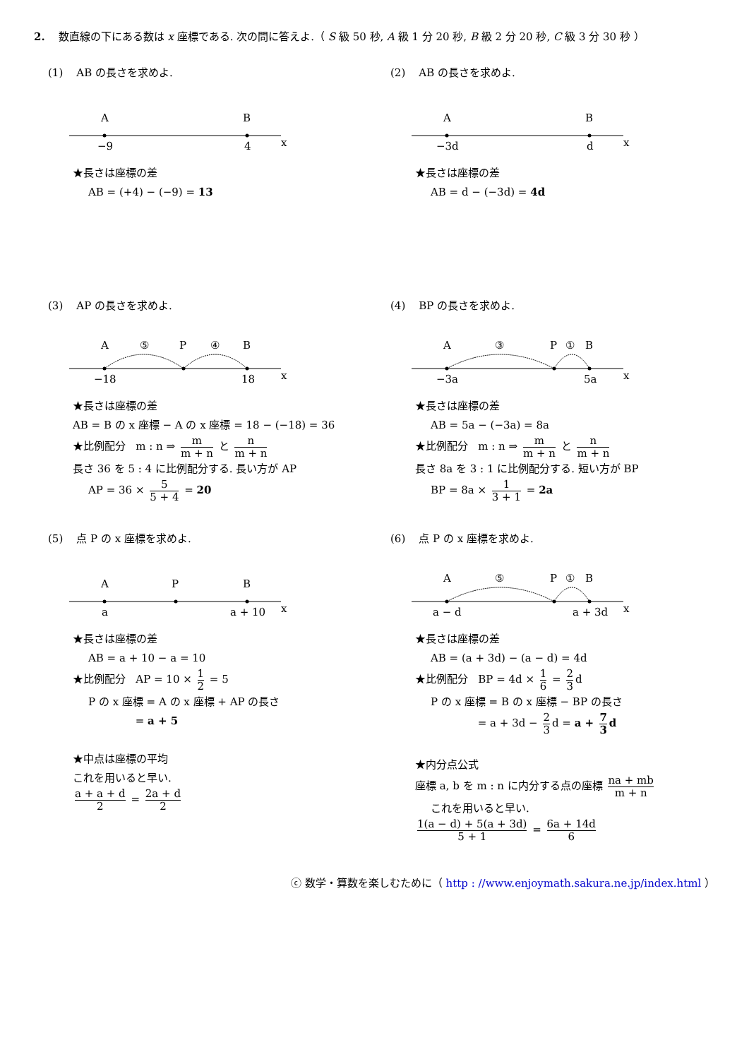2. 数直線の下にある数は x 座標である. 次の問に答えよ.（ S 級 50 秒, A 級 1 分 20 秒, B 級 2 分 20 秒, C 級 3 分 30 秒 ）
(1) AB の長さを求めよ.
A
B
−9
4
x
★長さは座標の差
AB = (+4) − (−9) = 13
(2) AB の長さを求めよ.
A
B
−3d
d
x
★長さは座標の差
AB = d − (−3d) = 4d
(3) AP の長さを求めよ.
A
⑤
P
④
B
−18
18
x
★長さは座標の差
AB = B の x 座標 − A の x 座標 = 18 − (−18) = 36
★比例配分 m : n ⇒ m m + n と n m + n
長さ 36 を 5 : 4 に比例配分する. 長い方が AP
AP = 36 × 5 5 + 4 = 20
(4) BP の長さを求めよ.
A
③
P
①
B
−3a
5a
x
★長さは座標の差
AB = 5a − (−3a) = 8a
★比例配分 m : n ⇒ m m + n と n m + n
長さ 8a を 3 : 1 に比例配分する. 短い方が BP
BP = 8a × 1 3 + 1 = 2a
(5) 点 P の x 座標を求めよ.
A
P
B
a
a + 10
x
★長さは座標の差
AB = a + 10 − a = 10
★比例配分 AP = 10 × 1 2 = 5
P の x 座標 = A の x 座標 + AP の長さ
= a + 5
★中点は座標の平均
これを用いると早い.
a + a + d 2 = 2a + d 2
(6) 点 P の x 座標を求めよ.
A
⑤
P
①
B
a − d
a + 3d
x
★長さは座標の差
AB = (a + 3d) − (a − d) = 4d
★比例配分 BP = 4d × 1 6 = 2 3 d
P の x 座標 = B の x 座標 − BP の長さ
= a + 3d − 2 3 d = a + 7 3 d
★内分点公式
座標 a, b を m : n に内分する点の座標 na + mb m + n
これを用いると早い.
1(a − d) + 5(a + 3d) 5 + 1 = 6a + 14d 6
ⓒ 数学・算数を楽しむために（ http : //www.enjoymath.sakura.ne.jp/index.html ）